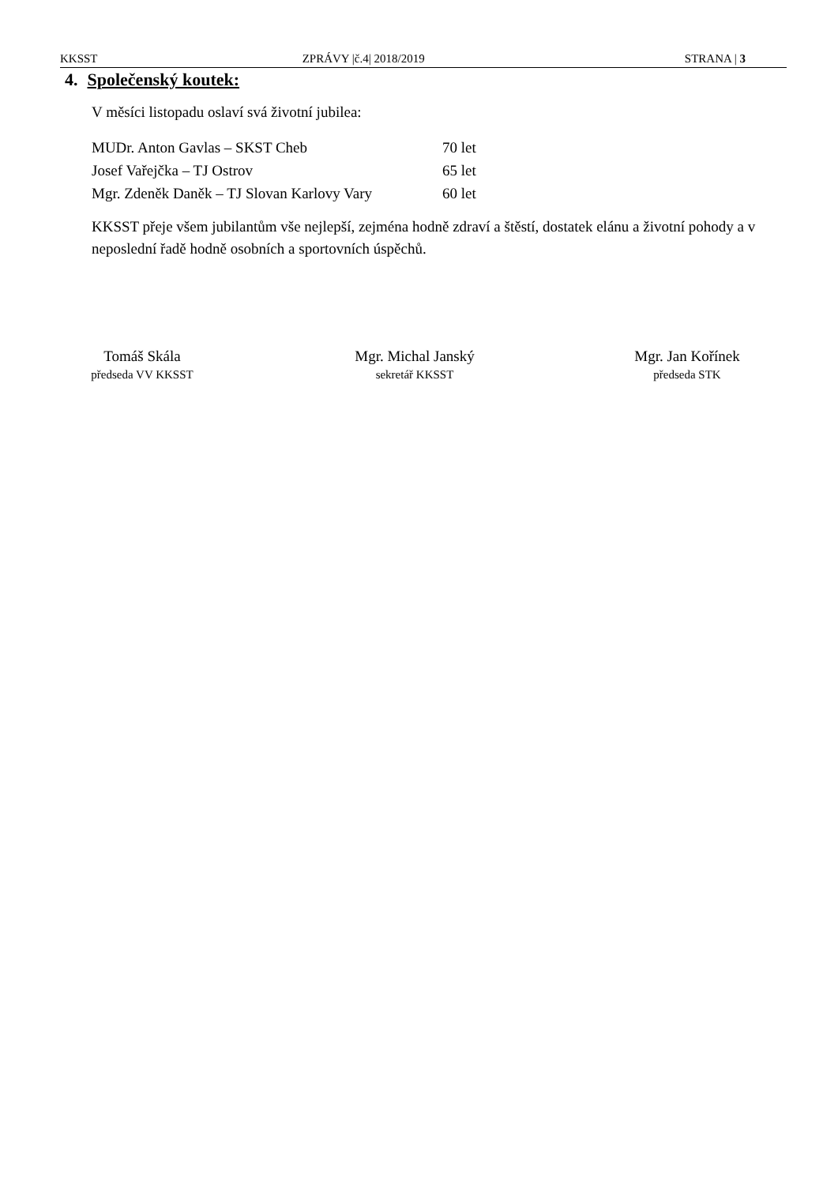KKSST ZPRÁVY |č.4| 2018/2019 STRANA | 3
4. Společenský koutek:
V měsíci listopadu oslaví svá životní jubilea:
MUDr. Anton Gavlas – SKST Cheb 70 let
Josef Vařejčka – TJ Ostrov 65 let
Mgr. Zdeněk Daněk – TJ Slovan Karlovy Vary 60 let
KKSST přeje všem jubilantům vše nejlepší, zejména hodně zdraví a štěstí, dostatek elánu a životní pohody a v neposlední řadě hodně osobních a sportovních úspěchů.
Tomáš Skála
předseda VV KKSST
Mgr. Michal Janský
sekretář KKSST
Mgr. Jan Kořínek
předseda STK